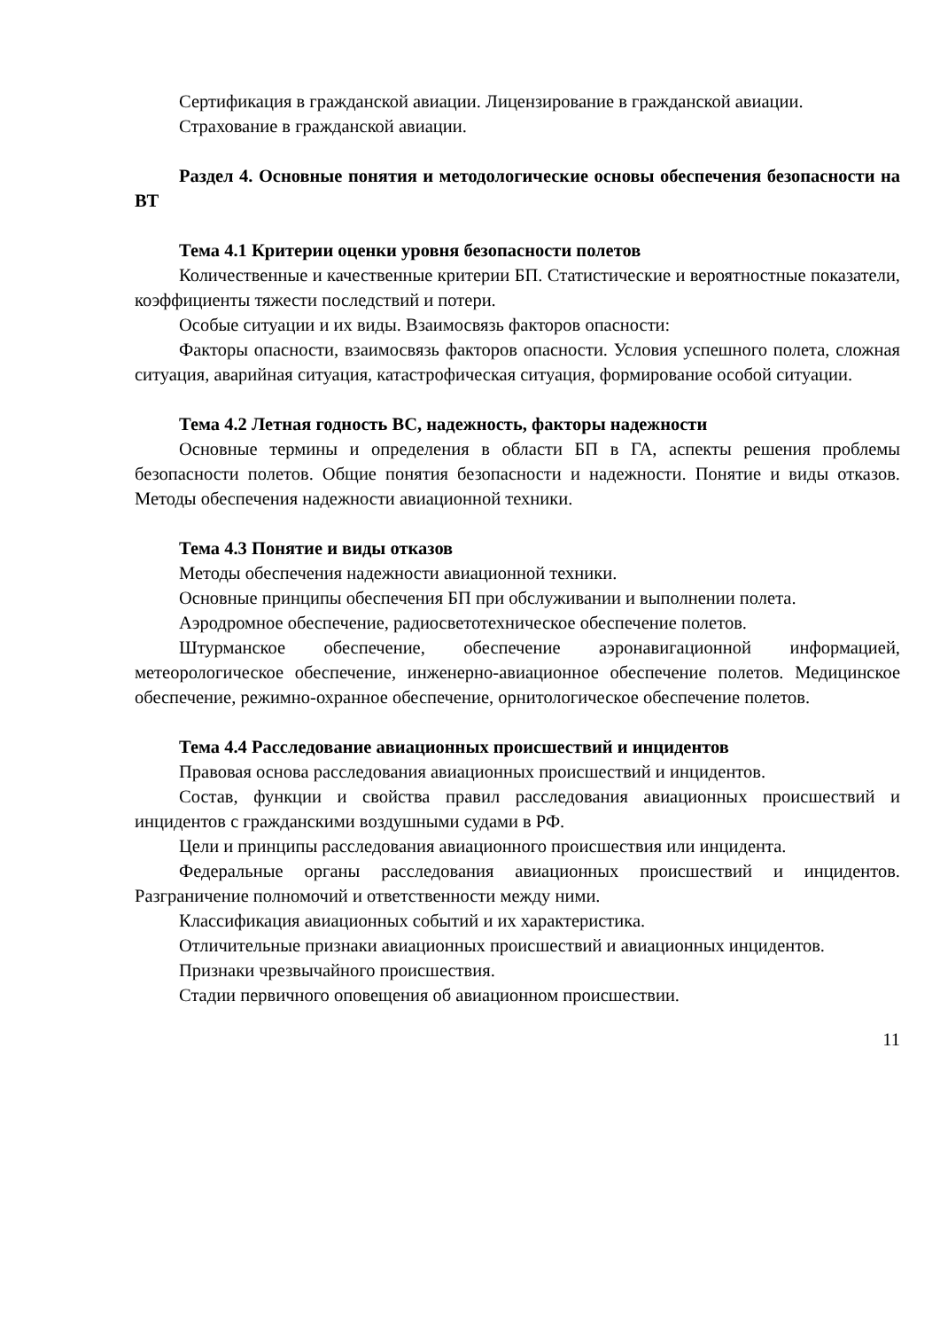Сертификация в гражданской авиации. Лицензирование в гражданской авиации.
Страхование в гражданской авиации.
Раздел 4. Основные понятия и методологические основы обеспечения безопасности на ВТ
Тема 4.1 Критерии оценки уровня безопасности полетов
Количественные и качественные критерии БП. Статистические и вероятностные показатели, коэффициенты тяжести последствий и потери.
Особые ситуации и их виды. Взаимосвязь факторов опасности:
Факторы опасности, взаимосвязь факторов опасности. Условия успешного полета, сложная ситуация, аварийная ситуация, катастрофическая ситуация, формирование особой ситуации.
Тема 4.2 Летная годность ВС, надежность, факторы надежности
Основные термины и определения в области БП в ГА, аспекты решения проблемы безопасности полетов. Общие понятия безопасности и надежности. Понятие и виды отказов. Методы обеспечения надежности авиационной техники.
Тема 4.3 Понятие и виды отказов
Методы обеспечения надежности авиационной техники.
Основные принципы обеспечения БП при обслуживании и выполнении полета.
Аэродромное обеспечение, радиосветотехническое обеспечение полетов.
Штурманское обеспечение, обеспечение аэронавигационной информацией, метеорологическое обеспечение, инженерно-авиационное обеспечение полетов. Медицинское обеспечение, режимно-охранное обеспечение, орнитологическое обеспечение полетов.
Тема 4.4 Расследование авиационных происшествий и инцидентов
Правовая основа расследования авиационных происшествий и инцидентов.
Состав, функции и свойства правил расследования авиационных происшествий и инцидентов с гражданскими воздушными судами в РФ.
Цели и принципы расследования авиационного происшествия или инцидента.
Федеральные органы расследования авиационных происшествий и инцидентов. Разграничение полномочий и ответственности между ними.
Классификация авиационных событий и их характеристика.
Отличительные признаки авиационных происшествий и авиационных инцидентов.
Признаки чрезвычайного происшествия.
Стадии первичного оповещения об авиационном происшествии.
11